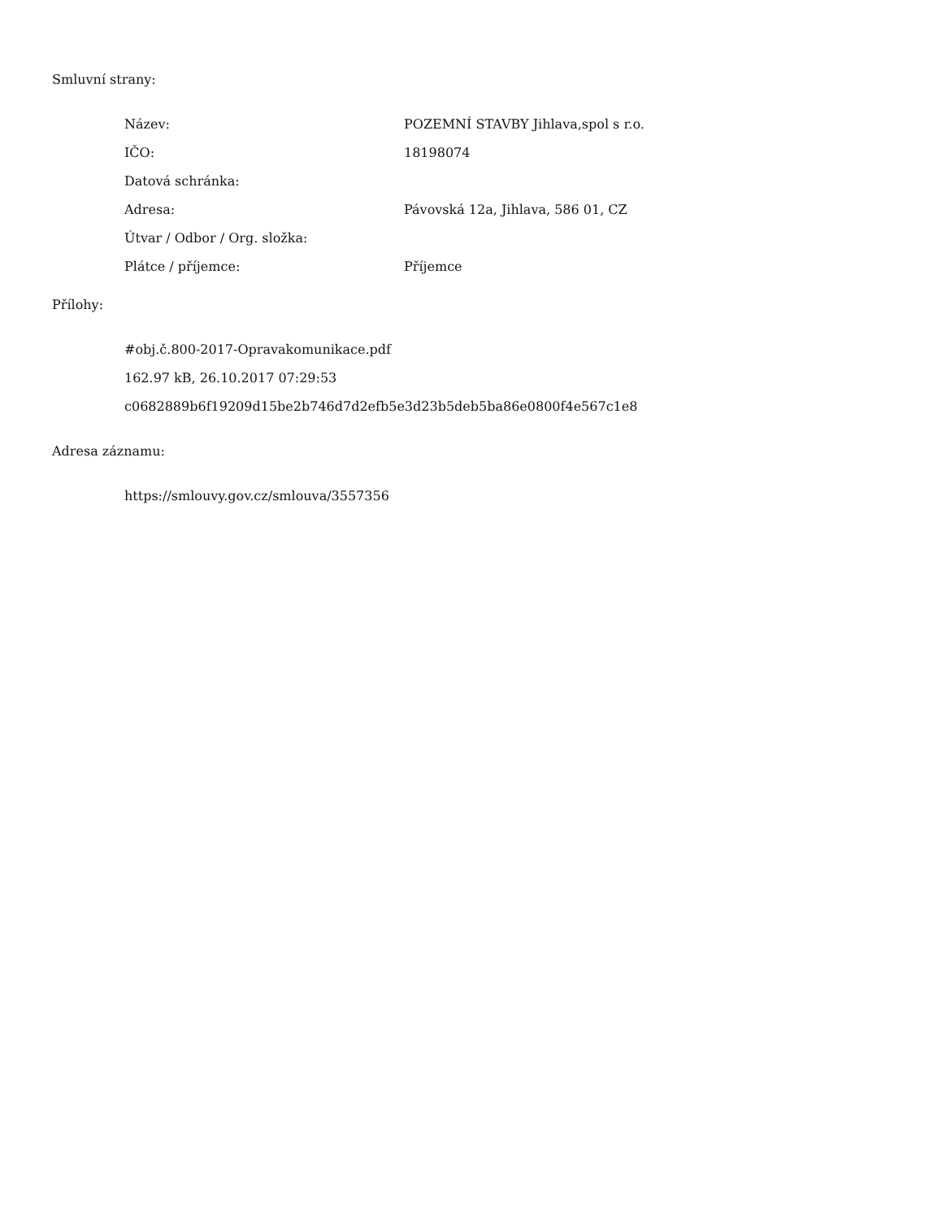Smluvní strany:
| Název: | POZEMNÍ STAVBY Jihlava,spol s r.o. |
| IČO: | 18198074 |
| Datová schránka: | |
| Adresa: | Pávovská 12a, Jihlava, 586 01, CZ |
| Útvar / Odbor / Org. složka: | |
| Plátce / příjemce: | Příjemce |
Přílohy:
#obj.č.800-2017-Opravakomunikace.pdf
162.97 kB, 26.10.2017 07:29:53
c0682889b6f19209d15be2b746d7d2efb5e3d23b5deb5ba86e0800f4e567c1e8
Adresa záznamu:
https://smlouvy.gov.cz/smlouva/3557356